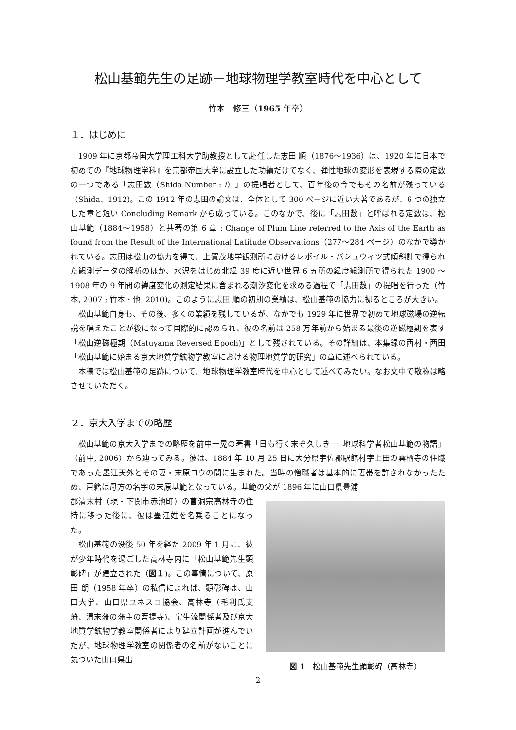松山基範先生の足跡－地球物理学教室時代を中心として
竹本　修三（1965 年卒）
１．はじめに
1909 年に京都帝国大学理工科大学助教授として赴任した志田 順（1876～1936）は、1920 年に日本で初めての『地球物理学科』を京都帝国大学に設立した功績だけでなく、弾性地球の変形を表現する際の定数の一つである「志田数（Shida Number : l）」の提唱者として、百年後の今でもその名前が残っている（Shida、1912)。この 1912 年の志田の論文は、全体として 300 ページに近い大著であるが、6 つの独立した章と短い Concluding Remark から成っている。このなかで、後に「志田数」と呼ばれる定数は、松山基範（1884～1958）と共著の第 6 章 : Change of Plum Line referred to the Axis of the Earth as found from the Result of the International Latitude Observations（277～284 ページ）のなかで導かれている。志田は松山の協力を得て、上賀茂地学観測所におけるレボイル・パシュウィツ式傾斜計で得られた観測データの解析のほか、水沢をはじめ北緯 39 度に近い世界 6 ヵ所の緯度観測所で得られた 1900 ～1908 年の 9 年間の緯度変化の測定結果に含まれる潮汐変化を求める過程で「志田数」の提唱を行った（竹本, 2007 ; 竹本・他, 2010)。このように志田 順の初期の業績は、松山基範の協力に拠るところが大きい。
松山基範自身も、その後、多くの業績を残しているが、なかでも 1929 年に世界で初めて地球磁場の逆転説を唱えたことが後になって国際的に認められ、彼の名前は 258 万年前から始まる最後の逆磁極期を表す「松山逆磁極期（Matuyama Reversed Epoch)」として残されている。その詳細は、本集録の西村・西田「松山基範に始まる京大地質学鉱物学教室における物理地質学的研究」の章に述べられている。
本稿では松山基範の足跡について、地球物理学教室時代を中心として述べてみたい。なお文中で敬称は略させていただく。
２．京大入学までの略歴
松山基範の京大入学までの略歴を前中一晃の著書「日も行く末ぞ久しき － 地球科学者松山基範の物語」（前中, 2006）から辿ってみる。彼は、1884 年 10 月 25 日に大分県宇佐郡駅館村字上田の雲栖寺の住職であった墨江天外とその妻・末原コウの間に生まれた。当時の僧職者は基本的に妻帯を許されなかったため、戸籍は母方の名字の末原基範となっている。基範の父が 1896 年に山口県豊浦
郡清末村（現・下関市赤池町）の曹洞宗高林寺の住持に移った後に、彼は墨江姓を名乗ることになった。
松山基範の没後 50 年を経た 2009 年 1 月に、彼が少年時代を過ごした高林寺内に「松山基範先生顕彰碑」が建立された（図１)。この事情について、原田 朗（1958 年卒）の私信によれば、顕彰碑は、山口大学、山口県ユネスコ協会、高林寺（毛利氏支藩、清末藩の藩主の菩提寺)、宝生流関係者及び京大地質学鉱物学教室関係者により建立計画が進んでいたが、地球物理学教室の関係者の名前がないことに気づいた山口県出
図 1　松山基範先生顕彰碑（高林寺）
2